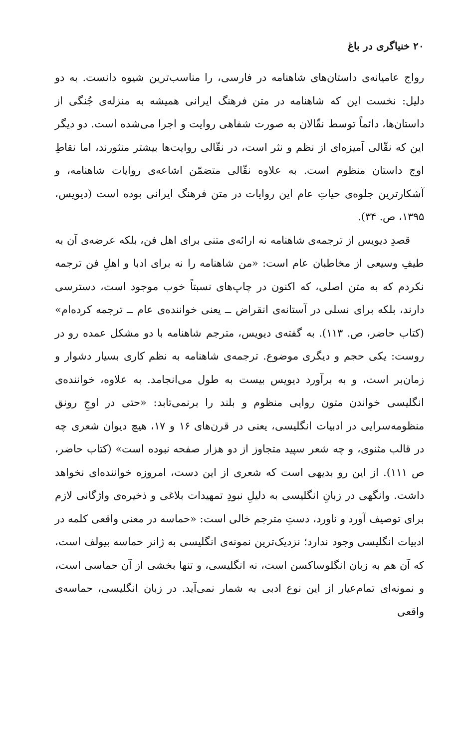۲۰ خنیاگری در باغ
رواج عامیانه‌ی داستان‌های شاهنامه در فارسی، را مناسب‌ترین شیوه دانست. به دو دلیل: نخست این که شاهنامه در متن فرهنگ ایرانی همیشه به منزله‌ی جُنگی از داستان‌ها، دائماً توسط نقّالان به صورت شفاهی روایت و اجرا می‌شده است. دو دیگر این که نقّالی آمیزه‌ای از نظم و نثر است، در نقّالی روایت‌ها بیشتر منثورند، اما نقاطِ اوج داستان منظوم است. به علاوه نقّالی متضمّن اشاعه‌ی روایات شاهنامه، و آشکارترین جلوه‌ی حیاتِ عام این روایات در متن فرهنگ ایرانی بوده است (دیویس، ۱۳۹۵، ص. ۳۴).
قصدِ دیویس از ترجمه‌ی شاهنامه نه ارائه‌ی متنی برای اهل فن، بلکه عرضه‌ی آن به طیفِ وسیعی از مخاطبان عام است: «من شاهنامه را نه برای ادبا و اهلِ فن ترجمه نکردم که به متن اصلی، که اکنون در چاپ‌های نسبتاً خوب موجود است، دسترسی دارند، بلکه برای نسلی در آستانه‌ی انقراض ــ یعنی خواننده‌ی عام ــ ترجمه کرده‌ام» (کتاب حاضر، ص. ۱۱۳). به گفته‌ی دیویس، مترجم شاهنامه با دو مشکل عمده رو در روست: یکی حجم و دیگری موضوع. ترجمه‌ی شاهنامه به نظم کاری بسیار دشوار و زمان‌بر است، و به برآورد دیویس بیست به طول می‌انجامد. به علاوه، خواننده‌ی انگلیسی خواندن متون روایی منظوم و بلند را برنمی‌تابد: «حتی در اوجِ رونق منظومه‌سرایی در ادبیات انگلیسی، یعنی در قرن‌های ۱۶ و ۱۷، هیچ دیوان شعری چه در قالب مثنوی، و چه شعر سپید متجاوز از دو هزار صفحه نبوده است» (کتاب حاضر، ص ۱۱۱). از این رو بدیهی است که شعری از این دست، امروزه خواننده‌ای نخواهد داشت. وانگهی در زبانِ انگلیسی به دلیلِ نبودِ تمهیدات بلاغی و ذخیره‌ی واژگانی لازم برای توصیف آورد و ناورد، دستِ مترجم خالی است: «حماسه در معنی واقعی کلمه در ادبیات انگلیسی وجود ندارد؛ نزدیک‌ترین نمونه‌ی انگلیسی به ژانر حماسه بیولف است، که آن هم به زبان انگلوساکسن است، نه انگلیسی، و تنها بخشی از آن حماسی است، و نمونه‌ای تمام‌عیار از این نوع ادبی به شمار نمی‌آید. در زبان انگلیسی، حماسه‌ی واقعی